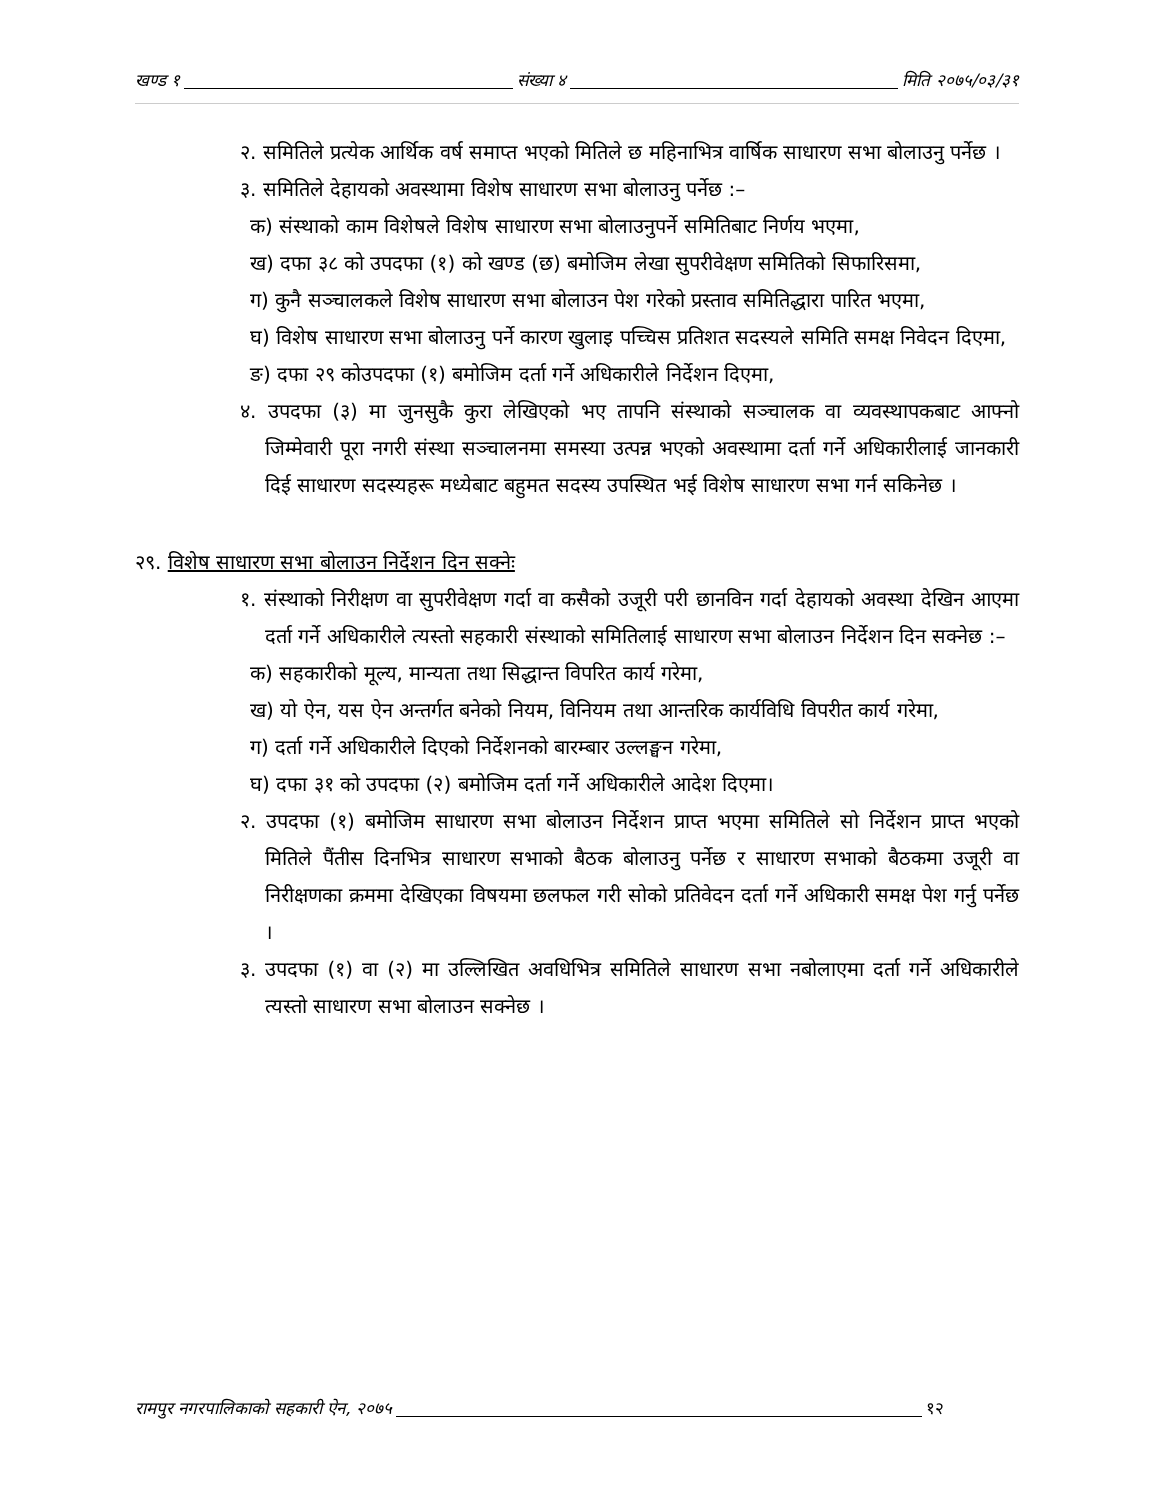खण्ड १ संख्या ४ मिति २०७५/०३/३१
२. समितिले प्रत्येक आर्थिक वर्ष समाप्त भएको मितिले छ महिनाभित्र वार्षिक साधारण सभा बोलाउनु पर्नेछ ।
३. समितिले देहायको अवस्थामा विशेष साधारण सभा बोलाउनु पर्नेछ :–
क) संस्थाको काम विशेषले विशेष साधारण सभा बोलाउनुपर्ने समितिबाट निर्णय भएमा,
ख) दफा ३८ को उपदफा (१) को खण्ड (छ) बमोजिम लेखा सुपरीवेक्षण समितिको सिफारिसमा,
ग) कुनै सञ्चालकले विशेष साधारण सभा बोलाउन पेश गरेको प्रस्ताव समितिद्धारा पारित भएमा,
घ) विशेष साधारण सभा बोलाउनु पर्ने कारण खुलाइ पच्चिस प्रतिशत सदस्यले समिति समक्ष निवेदन दिएमा,
ङ) दफा २९ कोउपदफा (१) बमोजिम दर्ता गर्ने अधिकारीले निर्देशन दिएमा,
४. उपदफा (३) मा जुनसुकै कुरा लेखिएको भए तापनि संस्थाको सञ्चालक वा व्यवस्थापकबाट आफ्नो जिम्मेवारी पूरा नगरी संस्था सञ्चालनमा समस्या उत्पन्न भएको अवस्थामा दर्ता गर्ने अधिकारीलाई जानकारी दिई साधारण सदस्यहरू मध्येबाट बहुमत सदस्य उपस्थित भई विशेष साधारण सभा गर्न सकिनेछ ।
२९. विशेष साधारण सभा बोलाउन निर्देशन दिन सक्नेः
१. संस्थाको निरीक्षण वा सुपरीवेक्षण गर्दा वा कसैको उजूरी परी छानविन गर्दा देहायको अवस्था देखिन आएमा दर्ता गर्ने अधिकारीले त्यस्तो सहकारी संस्थाको समितिलाई साधारण सभा बोलाउन निर्देशन दिन सक्नेछ :–
क) सहकारीको मूल्य, मान्यता तथा सिद्धान्त विपरित कार्य गरेमा,
ख) यो ऐन, यस ऐन अन्तर्गत बनेको नियम, विनियम तथा आन्तरिक कार्यविधि विपरीत कार्य गरेमा,
ग) दर्ता गर्ने अधिकारीले दिएको निर्देशनको बारम्बार उल्लङ्घन गरेमा,
घ) दफा ३१ को उपदफा (२) बमोजिम दर्ता गर्ने अधिकारीले आदेश दिएमा।
२. उपदफा (१) बमोजिम साधारण सभा बोलाउन निर्देशन प्राप्त भएमा समितिले सो निर्देशन प्राप्त भएको मितिले पैंतीस दिनभित्र साधारण सभाको बैठक बोलाउनु पर्नेछ र साधारण सभाको बैठकमा उजूरी वा निरीक्षणका क्रममा देखिएका विषयमा छलफल गरी सोको प्रतिवेदन दर्ता गर्ने अधिकारी समक्ष पेश गर्नु पर्नेछ ।
३. उपदफा (१) वा (२) मा उल्लिखित अवधिभित्र समितिले साधारण सभा नबोलाएमा दर्ता गर्ने अधिकारीले त्यस्तो साधारण सभा बोलाउन सक्नेछ ।
रामपुर नगरपालिकाको सहकारी ऐन, २०७५ १२